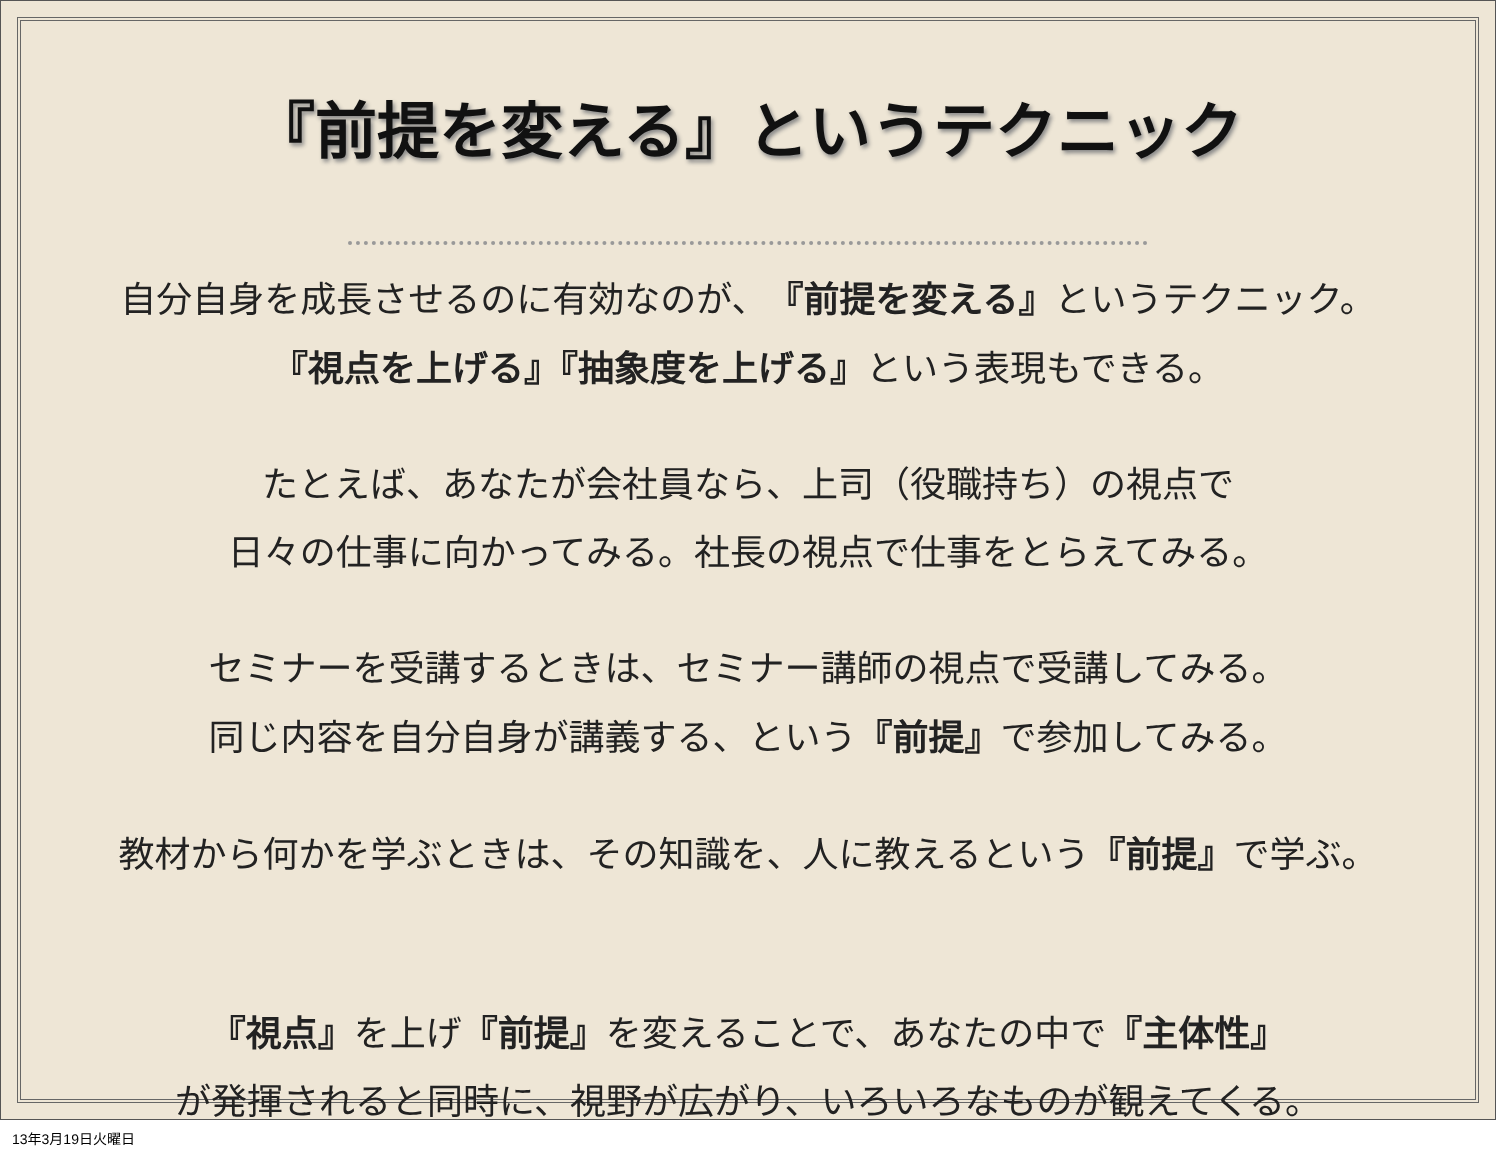『前提を変える』というテクニック
自分自身を成長させるのに有効なのが、『前提を変える』というテクニック。
『視点を上げる』『抽象度を上げる』という表現もできる。
たとえば、あなたが会社員なら、上司（役職持ち）の視点で
日々の仕事に向かってみる。社長の視点で仕事をとらえてみる。
セミナーを受講するときは、セミナー講師の視点で受講してみる。
同じ内容を自分自身が講義する、という『前提』で参加してみる。
教材から何かを学ぶときは、その知識を、人に教えるという『前提』で学ぶ。
『視点』を上げ『前提』を変えることで、あなたの中で『主体性』
が発揮されると同時に、視野が広がり、いろいろなものが観えてくる。
13年3月19日火曜日